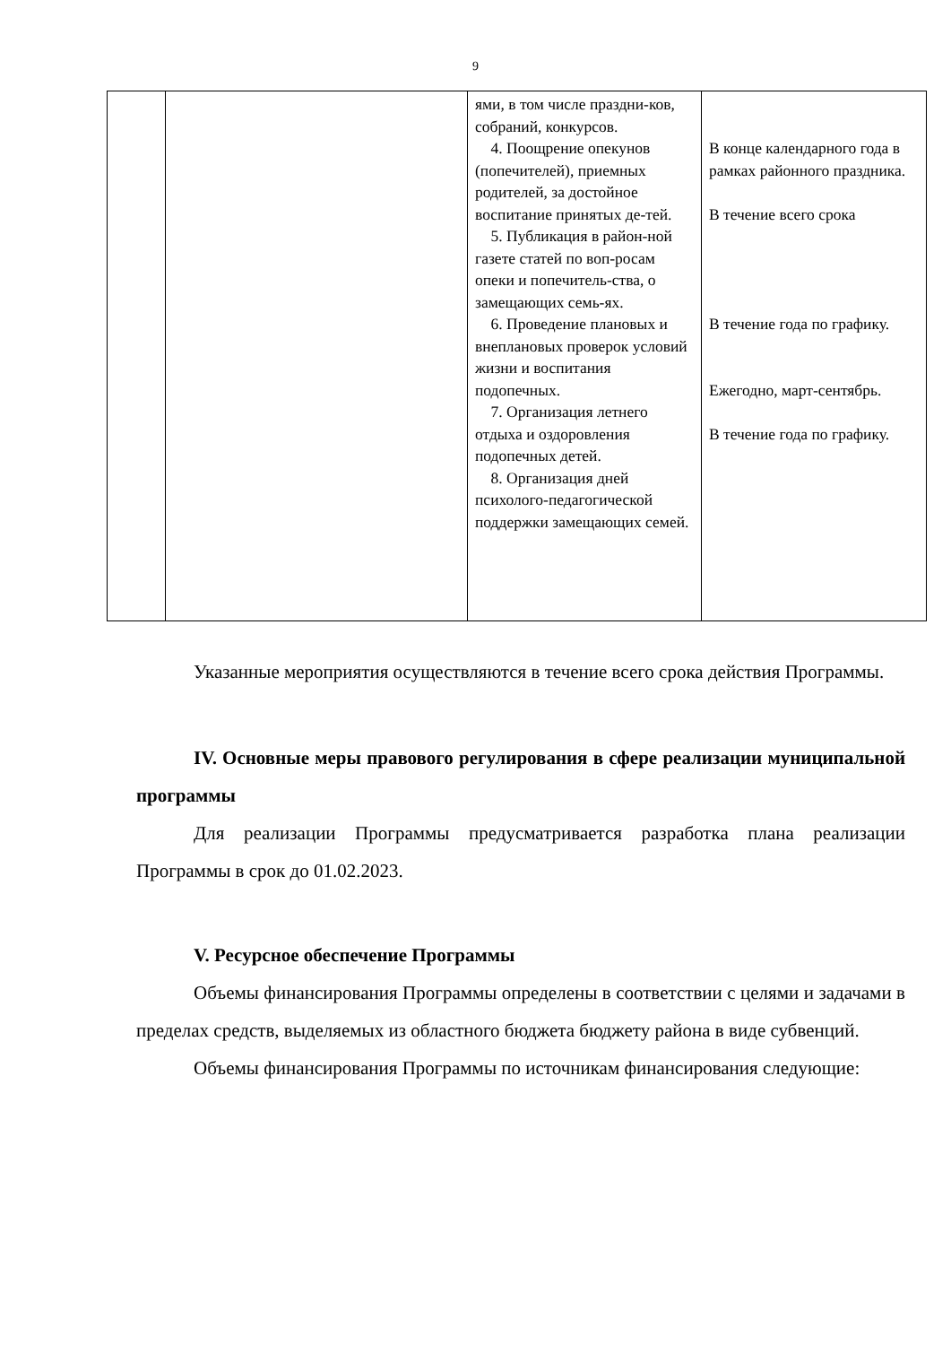9
| | | ями, в том числе праздни-ков, собраний, конкурсов. 4. Поощрение опекунов (попечителей), приемных родителей, за достойное воспитание принятых де-тей. 5. Публикация в район-ной газете статей по воп-росам опеки и попечитель-ства, о замещающих семь-ях. 6. Проведение плановых и внеплановых проверок условий жизни и воспитания подопечных. 7. Организация летнего отдыха и оздоровления подопечных детей. 8. Организация дней психолого-педагогической поддержки замещающих семей. | В конце календарного года в рамках районного праздника. В течение всего срока В течение года по графику. Ежегодно, март-сентябрь. В течение года по графику. |
Указанные мероприятия осуществляются в течение всего срока действия Программы.
IV. Основные меры правового регулирования в сфере реализации муниципальной программы
Для реализации Программы предусматривается разработка плана реализации Программы в срок до 01.02.2023.
V. Ресурсное обеспечение Программы
Объемы финансирования Программы определены в соответствии с целями и задачами в пределах средств, выделяемых из областного бюджета бюджету района в виде субвенций.
Объемы финансирования Программы по источникам финансирования следующие: